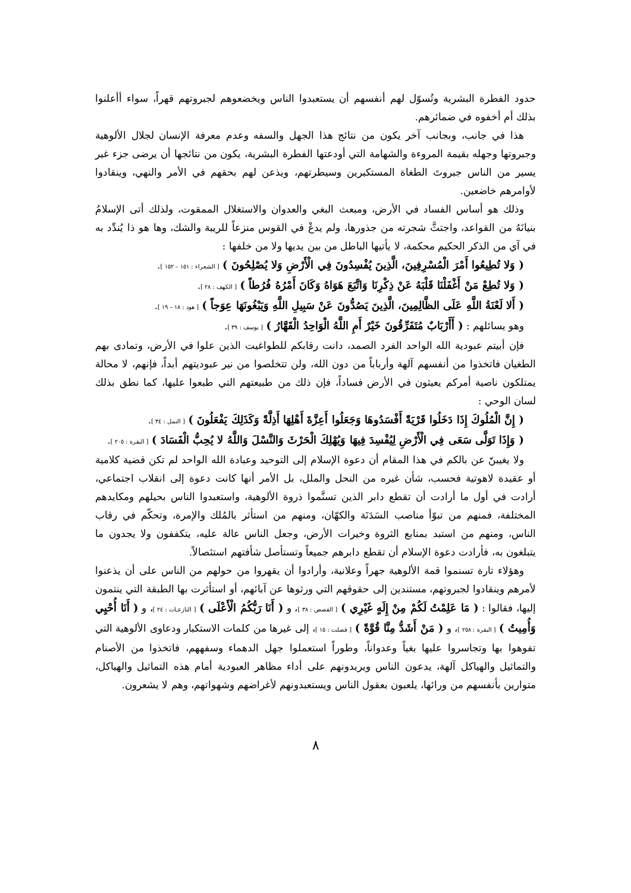حدود الفطرة البشرية وتُسوّل لهم أنفسهم أن يستعبدوا الناس ويخضعوهم لجبروتهم قهراً، سواء أأعلنوا بذلك أم أخفوه في ضمائرهم.
هذا في جانب، وبجانب آخر يكون من نتائج هذا الجهل والسفه وعدم معرفة الإنسان لجلال الألوهية وجبروتها وجهله بقيمة المروءة والشهامة التي أودعتها الفطرة البشرية، يكون من نتائجها أن يرضى جزء غير يسير من الناس جبروتَ الطغاة المستكبرين وسيطرتهم، ويذعن لهم بحقهم في الأمر والنهي، وينقادوا لأوامرهم خاضعين.
وذلك هو أساس الفساد في الأرض، ومبعث البغي والعدوان والاستغلال الممقوت، ولذلك أتى الإسلامُ بنيانَهُ من القواعد، واجتثَّ شجرته من جذورها، ولم يدعْ في القوس منزعاً للريبة والشك، وها هو ذا يُندِّد به في آي من الذكر الحكيم محكمة، لا يأتيها الباطل من بين يديها ولا من خلفها :
( وَلا تُطِيعُوا أَمْرَ الْمُسْرِفِينَ، الَّذِينَ يُفْسِدُونَ فِي الْأَرْضِ وَلا يُصْلِحُونَ ) [ الشعراء : ١٥١ – ١٥٢ ].
( وَلا تُطِعْ مَنْ أَغْفَلْنَا قَلْبَهُ عَنْ ذِكْرِنَا وَاتَّبَعَ هَوَاهُ وَكَانَ أَمْرُهُ فُرُطاً ) [ الكهف : ٢٨ ].
( أَلا لَعْنَةُ اللَّهِ عَلَى الظَّالِمِينَ، الَّذِينَ يَصُدُّونَ عَنْ سَبِيلِ اللَّهِ وَيَبْغُونَهَا عِوَجاً ) [ هود : ١٨ – ١٩ ].
وهو يسائلهم : ( أَأَرْبَابٌ مُتَفَرِّقُونَ خَيْرٌ أَمِ اللَّهُ الْوَاحِدُ الْقَهَّارُ ) [ يوسف : ٣٩ ].
فإن أبيتم عبودية الله الواحد الفرد الصمد، دانت رقابكم للطواغيت الذين علوا في الأرض، وتمادى بهم الطغيان فاتخذوا من أنفسهم آلهة وأرباباً من دون الله، ولن تتخلصوا من نير عبوديتهم أبداً، فإنهم، لا محالة يمتلكون ناصية أمركم يعيثون في الأرض فساداً، فإن ذلك من طبيعتهم التي طبعوا عليها، كما نطق بذلك لسان الوحي :
( إِنَّ الْمُلُوكَ إِذَا دَخَلُوا قَرْيَةً أَفْسَدُوهَا وَجَعَلُوا أَعِزَّةَ أَهْلِهَا أَذِلَّةً وَكَذَلِكَ يَفْعَلُونَ ) [ النمل : ٣٤ ].
( وَإِذَا تَوَلَّى سَعَى فِي الْأَرْضِ لِيُفْسِدَ فِيهَا وَيُهْلِكَ الْحَرْثَ وَالنَّسْلَ وَاللَّهُ لا يُحِبُّ الْفَسَادَ ) [ البقرة : ٢٠٥ ].
ولا يغيبنّ عن بالكم في هذا المقام أن دعوة الإسلام إلى التوحيد وعبادة الله الواحد لم تكن قضية كلامية أو عقيدة لاهوتية فحسب، شأن غيره من النحل والملل، بل الأمر أنها كانت دعوة إلى انقلاب اجتماعي، أرادت في أول ما أرادت أن تقطع دابر الذين تسنَّموا ذروة الألوهية، واستعبدوا الناس بحيلهم ومكايدهم المختلفة، فمنهم من تبوّأ مناصب السَدَنَة والكهّان، ومنهم من استأثر بالمُلك والإمرة، وتحكّم في رقاب الناس، ومنهم من استبد بمنابع الثروة وخيرات الأرض، وجعل الناس عالة عليه، يتكففون ولا يجدون ما يتبلغون به، فأرادت دعوة الإسلام أن تقطع دابرهم جميعاً وتستأصل شأفتهم استئصالاً.
وهؤلاء تارة تسنموا قمة الألوهية جهراً وعلانية، وأرادوا أن يقهروا من حولهم من الناس على أن يذعنوا لأمرهم وينقادوا لجبروتهم، مستندين إلى حقوقهم التي ورثوها عن آبائهم، أو استأثرت بها الطبقة التي ينتمون إليها، فقالوا : ( مَا عَلِمْتُ لَكُمْ مِنْ إِلَهٍ غَيْرِي ) [ القصص : ٣٨ ]، و ( أَنَا رَبُّكُمُ الْأَعْلَى ) [ النازعـات : ٢٤ ]، و ( أَنَا أُحْيِي وَأُمِيتُ ) [ البقرة : ٢٥٨ ]، و ( مَنْ أَشَدُّ مِنَّا قُوَّةً ) [ فصلت : ١٥ ]، إلى غيرها من كلمات الاستكبار ودعاوى الألوهية التي تفوهوا بها وتجاسروا عليها بغياً وعدواناً، وطوراً استعملوا جهل الدهماء وسفههم، فاتخذوا من الأصنام والتماثيل والهياكل آلهة، يدعون الناس ويريدونهم على أداء مظاهر العبودية أمام هذه التماثيل والهياكل، متوارين بأنفسهم من ورائها، يلعبون بعقول الناس ويستعبدونهم لأغراضهم وشهواتهم، وهم لا يشعرون.
٨